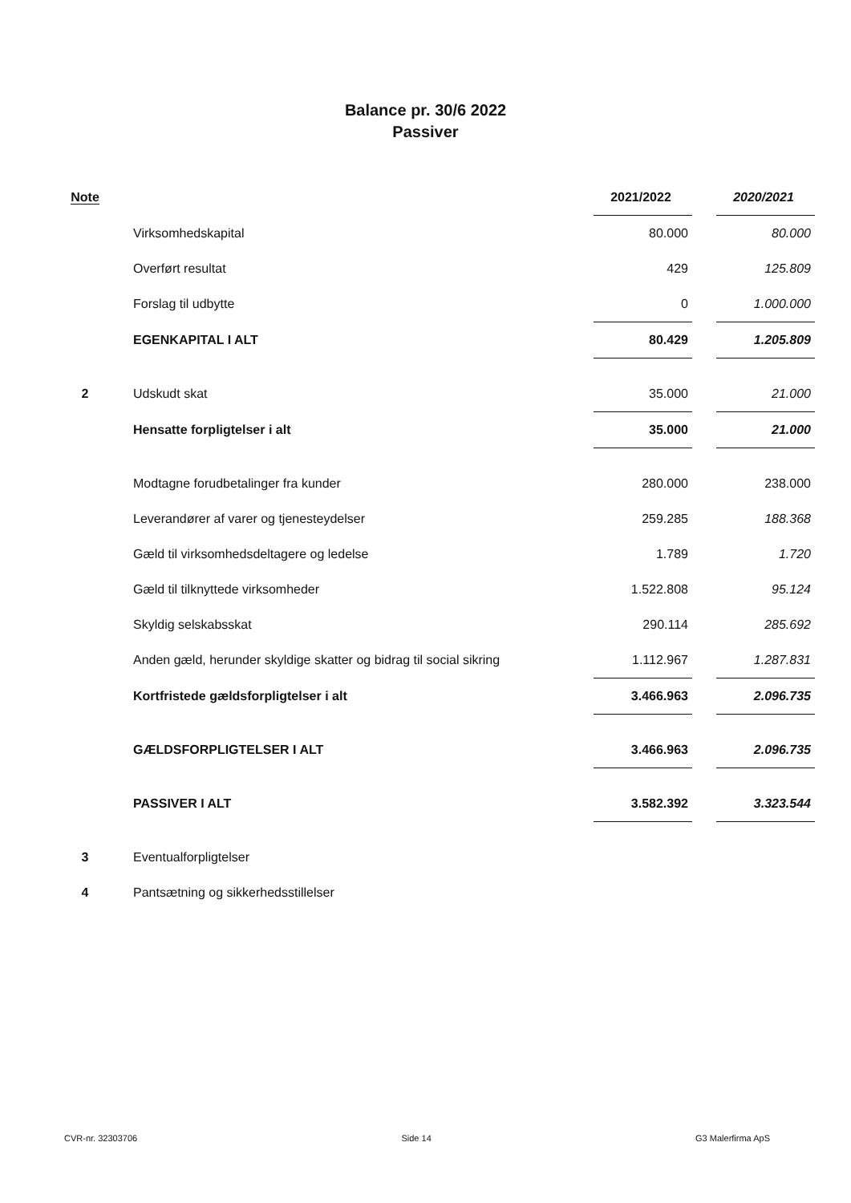Balance pr. 30/6 2022
Passiver
| Note | | 2021/2022 | | 2020/2021 |
| --- | --- | --- | --- | --- |
| | Virksomhedskapital | 80.000 | | 80.000 |
| | Overført resultat | 429 | | 125.809 |
| | Forslag til udbytte | 0 | | 1.000.000 |
| | EGENKAPITAL I ALT | 80.429 | | 1.205.809 |
| 2 | Udskudt skat | 35.000 | | 21.000 |
| | Hensatte forpligtelser i alt | 35.000 | | 21.000 |
| | Modtagne forudbetalinger fra kunder | 280.000 | | 238.000 |
| | Leverandører af varer og tjenesteydelser | 259.285 | | 188.368 |
| | Gæld til virksomhedsdeltagere og ledelse | 1.789 | | 1.720 |
| | Gæld til tilknyttede virksomheder | 1.522.808 | | 95.124 |
| | Skyldig selskabsskat | 290.114 | | 285.692 |
| | Anden gæld, herunder skyldige skatter og bidrag til social sikring | 1.112.967 | | 1.287.831 |
| | Kortfristede gældsforpligtelser i alt | 3.466.963 | | 2.096.735 |
| | GÆLDSFORPLIGTELSER I ALT | 3.466.963 | | 2.096.735 |
| | PASSIVER I ALT | 3.582.392 | | 3.323.544 |
| 3 | Eventualforpligtelser | | | |
| 4 | Pantsætning og sikkerhedsstillelser | | | |
CVR-nr. 32303706 Side 14 G3 Malerfirma ApS